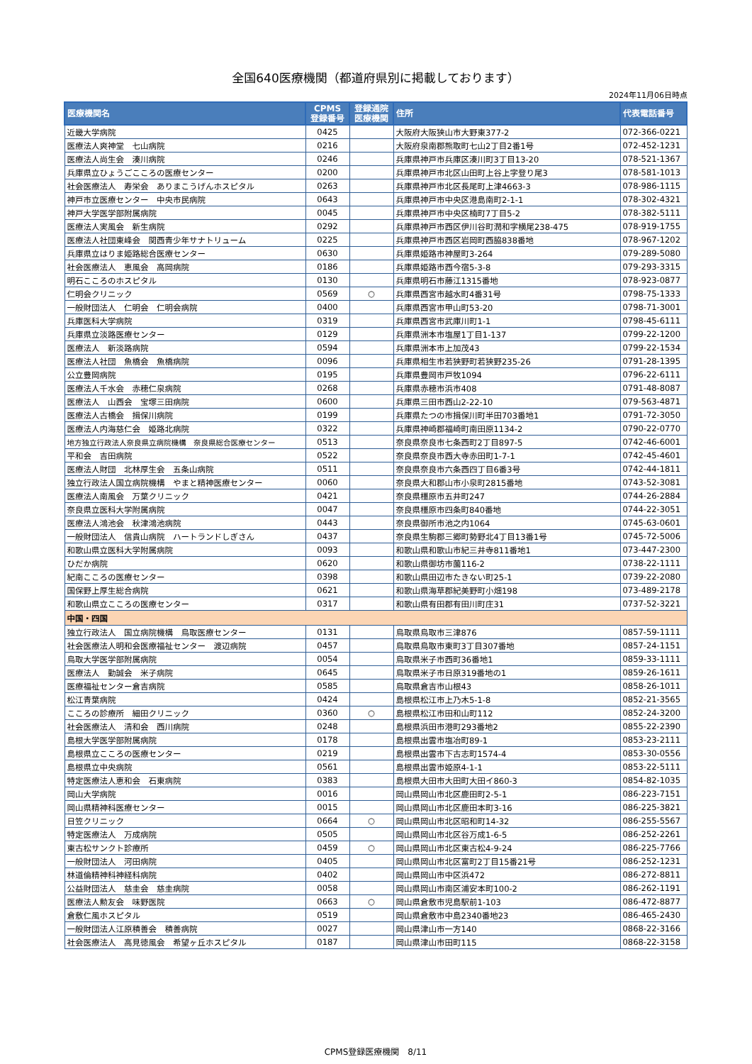全国640医療機関（都道府県別に掲載しております）
2024年11月06日時点
| 医療機関名 | CPMS 登録番号 | 登録通院 医療機関 | 住所 | 代表電話番号 |
| --- | --- | --- | --- | --- |
| 近畿大学病院 | 0425 | | 大阪府大阪狭山市大野東377-2 | 072-366-0221 |
| 医療法人爽神堂 七山病院 | 0216 | | 大阪府泉南郡熊取町七山2丁目2番1号 | 072-452-1231 |
| 医療法人尚生会 湊川病院 | 0246 | | 兵庫県神戸市兵庫区湊川町3丁目13-20 | 078-521-1367 |
| 兵庫県立ひょうごこころの医療センター | 0200 | | 兵庫県神戸市北区山田町上谷上字登り尾3 | 078-581-1013 |
| 社会医療法人 寿栄会 ありまこうげんホスピタル | 0263 | | 兵庫県神戸市北区長尾町上津4663-3 | 078-986-1115 |
| 神戸市立医療センター 中央市民病院 | 0643 | | 兵庫県神戸市中央区港島南町2-1-1 | 078-302-4321 |
| 神戸大学医学部附属病院 | 0045 | | 兵庫県神戸市中央区楠町7丁目5-2 | 078-382-5111 |
| 医療法人実風会 新生病院 | 0292 | | 兵庫県神戸市西区伊川谷町潤和字横尾238-475 | 078-919-1755 |
| 医療法人社団東峰会 関西青少年サナトリューム | 0225 | | 兵庫県神戸市西区岩岡町西脇838番地 | 078-967-1202 |
| 兵庫県立はりま姫路総合医療センター | 0630 | | 兵庫県姫路市神屋町3-264 | 079-289-5080 |
| 社会医療法人 恵風会 高岡病院 | 0186 | | 兵庫県姫路市西今宿5-3-8 | 079-293-3315 |
| 明石こころのホスピタル | 0130 | | 兵庫県明石市藤江1315番地 | 078-923-0877 |
| 仁明会クリニック | 0569 | ○ | 兵庫県西宮市越水町4番31号 | 0798-75-1333 |
| 一般財団法人 仁明会 仁明会病院 | 0400 | | 兵庫県西宮市甲山町53-20 | 0798-71-3001 |
| 兵庫医科大学病院 | 0319 | | 兵庫県西宮市武庫川町1-1 | 0798-45-6111 |
| 兵庫県立淡路医療センター | 0129 | | 兵庫県洲本市塩屋1丁目1-137 | 0799-22-1200 |
| 医療法人 新淡路病院 | 0594 | | 兵庫県洲本市上加茂43 | 0799-22-1534 |
| 医療法人社団 魚橋会 魚橋病院 | 0096 | | 兵庫県相生市若狭野町若狭野235-26 | 0791-28-1395 |
| 公立豊岡病院 | 0195 | | 兵庫県豊岡市戸牧1094 | 0796-22-6111 |
| 医療法人千水会 赤穂仁泉病院 | 0268 | | 兵庫県赤穂市浜市408 | 0791-48-8087 |
| 医療法人 山西会 宝塚三田病院 | 0600 | | 兵庫県三田市西山2-22-10 | 079-563-4871 |
| 医療法人古橋会 揖保川病院 | 0199 | | 兵庫県たつの市揖保川町半田703番地1 | 0791-72-3050 |
| 医療法人内海慈仁会 姫路北病院 | 0322 | | 兵庫県神崎郡福崎町南田原1134-2 | 0790-22-0770 |
| 地方独立行政法人奈良県立病院機構 奈良県総合医療センター | 0513 | | 奈良県奈良市七条西町2丁目897-5 | 0742-46-6001 |
| 平和会 吉田病院 | 0522 | | 奈良県奈良市西大寺赤田町1-7-1 | 0742-45-4601 |
| 医療法人財団 北林厚生会 五条山病院 | 0511 | | 奈良県奈良市六条西四丁目6番3号 | 0742-44-1811 |
| 独立行政法人国立病院機構 やまと精神医療センター | 0060 | | 奈良県大和郡山市小泉町2815番地 | 0743-52-3081 |
| 医療法人南風会 万葉クリニック | 0421 | | 奈良県橿原市五井町247 | 0744-26-2884 |
| 奈良県立医科大学附属病院 | 0047 | | 奈良県橿原市四条町840番地 | 0744-22-3051 |
| 医療法人鴻池会 秋津鴻池病院 | 0443 | | 奈良県御所市池之内1064 | 0745-63-0601 |
| 一般財団法人 信貴山病院 ハートランドしぎさん | 0437 | | 奈良県生駒郡三郷町勢野北4丁目13番1号 | 0745-72-5006 |
| 和歌山県立医科大学附属病院 | 0093 | | 和歌山県和歌山市紀三井寺811番地1 | 073-447-2300 |
| ひだか病院 | 0620 | | 和歌山県御坊市薗116-2 | 0738-22-1111 |
| 紀南こころの医療センター | 0398 | | 和歌山県田辺市たきない町25-1 | 0739-22-2080 |
| 国保野上厚生総合病院 | 0621 | | 和歌山県海草郡紀美野町小畑198 | 073-489-2178 |
| 和歌山県立こころの医療センター | 0317 | | 和歌山県有田郡有田川町庄31 | 0737-52-3221 |
| 中国・四国 | | | | |
| 独立行政法人 国立病院機構 鳥取医療センター | 0131 | | 鳥取県鳥取市三津876 | 0857-59-1111 |
| 社会医療法人明和会医療福祉センター 渡辺病院 | 0457 | | 鳥取県鳥取市東町3丁目307番地 | 0857-24-1151 |
| 鳥取大学医学部附属病院 | 0054 | | 鳥取県米子市西町36番地1 | 0859-33-1111 |
| 医療法人 勤誠会 米子病院 | 0645 | | 鳥取県米子市日原319番地の1 | 0859-26-1611 |
| 医療福祉センター倉吉病院 | 0585 | | 鳥取県倉吉市山根43 | 0858-26-1011 |
| 松江青葉病院 | 0424 | | 島根県松江市上乃木5-1-8 | 0852-21-3565 |
| こころの診療所 細田クリニック | 0360 | ○ | 島根県松江市田和山町112 | 0852-24-3200 |
| 社会医療法人 清和会 西川病院 | 0248 | | 島根県浜田市港町293番地2 | 0855-22-2390 |
| 島根大学医学部附属病院 | 0178 | | 島根県出雲市塩冶町89-1 | 0853-23-2111 |
| 島根県立こころの医療センター | 0219 | | 島根県出雲市下古志町1574-4 | 0853-30-0556 |
| 島根県立中央病院 | 0561 | | 島根県出雲市姫原4-1-1 | 0853-22-5111 |
| 特定医療法人恵和会 石東病院 | 0383 | | 島根県大田市大田町大田イ860-3 | 0854-82-1035 |
| 岡山大学病院 | 0016 | | 岡山県岡山市北区鹿田町2-5-1 | 086-223-7151 |
| 岡山県精神科医療センター | 0015 | | 岡山県岡山市北区鹿田本町3-16 | 086-225-3821 |
| 日笠クリニック | 0664 | ○ | 岡山県岡山市北区昭和町14-32 | 086-255-5567 |
| 特定医療法人 万成病院 | 0505 | | 岡山県岡山市北区谷万成1-6-5 | 086-252-2261 |
| 東古松サンクト診療所 | 0459 | ○ | 岡山県岡山市北区東古松4-9-24 | 086-225-7766 |
| 一般財団法人 河田病院 | 0405 | | 岡山県岡山市北区富町2丁目15番21号 | 086-252-1231 |
| 林道倫精神科神経科病院 | 0402 | | 岡山県岡山市中区浜472 | 086-272-8811 |
| 公益財団法人 慈圭会 慈圭病院 | 0058 | | 岡山県岡山市南区浦安本町100-2 | 086-262-1191 |
| 医療法人勲友会 味野医院 | 0663 | ○ | 岡山県倉敷市児島駅前1-103 | 086-472-8877 |
| 倉敷仁風ホスピタル | 0519 | | 岡山県倉敷市中島2340番地23 | 086-465-2430 |
| 一般財団法人江原積善会 積善病院 | 0027 | | 岡山県津山市一方140 | 0868-22-3166 |
| 社会医療法人 高見徳風会 希望ヶ丘ホスピタル | 0187 | | 岡山県津山市田町115 | 0868-22-3158 |
CPMS登録医療機関　8/11